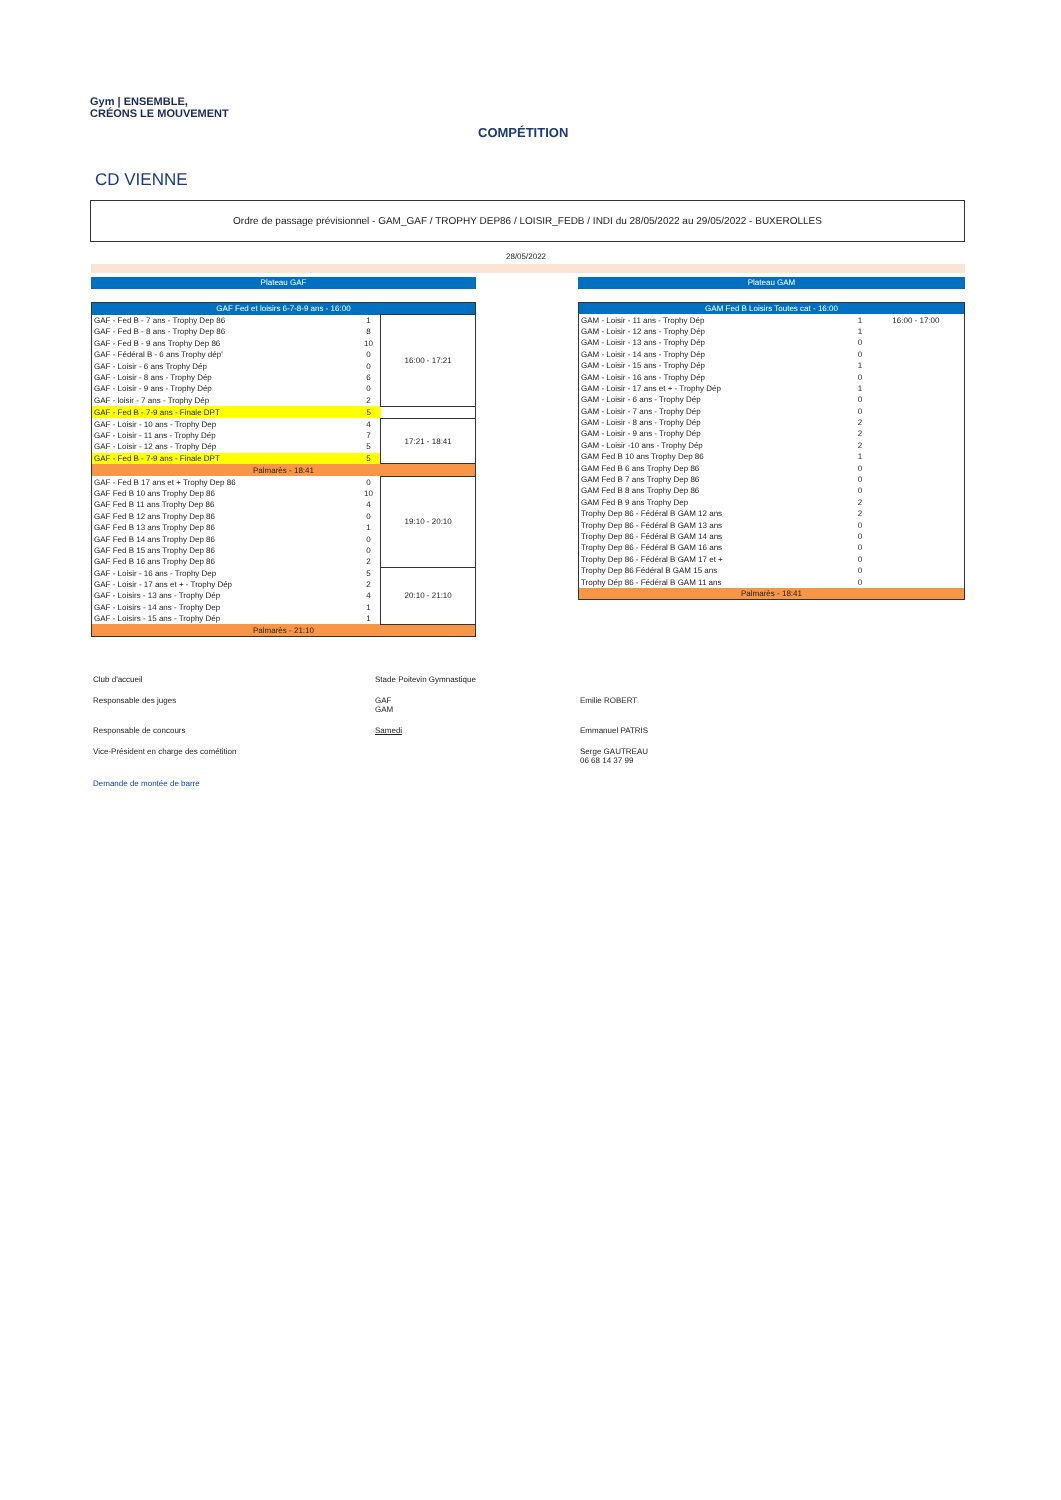Gym | ENSEMBLE,
CRÉONS LE MOUVEMENT
COMPÉTITION
CD VIENNE
Ordre de passage prévisionnel - GAM_GAF / TROPHY DEP86 / LOISIR_FEDB / INDI du 28/05/2022 au 29/05/2022 - BUXEROLLES
28/05/2022
Plateau GAF Plateau GAM
| GAF Fed et loisirs 6-7-8-9 ans - 16:00 | | |
| GAF - Fed B - 7 ans - Trophy Dep 86 | 1 | 16:00 - 17:21 |
| GAF - Fed B - 8 ans - Trophy Dep 86 | 8 | |
| GAF - Fed B - 9 ans Trophy Dep 86 | 10 | |
| GAF - Fédéral B - 6 ans Trophy dép' | 0 | |
| GAF - Loisir - 6 ans Trophy Dép | 0 | |
| GAF - Loisir - 8 ans - Trophy Dép | 6 | |
| GAF - Loisir - 9 ans - Trophy Dép | 0 | |
| GAF - loisir - 7 ans - Trophy Dép | 2 | |
| GAF - Fed B - 7-9 ans - Finale DPT | 5 | |
| GAF - Loisir - 10 ans - Trophy Dep | 4 | 17:21 - 18:41 |
| GAF - Loisir - 11 ans - Trophy Dép | 7 | |
| GAF - Loisir - 12 ans - Trophy Dép | 5 | |
| GAF - Fed B - 7-9 ans - Finale DPT | 5 | |
| Palmarès - 18:41 | | |
| GAF - Fed B 17 ans et + Trophy Dep 86 | 0 | 19:10 - 20:10 |
| GAF Fed B 10 ans Trophy Dep 86 | 10 | |
| GAF Fed B 11 ans Trophy Dep 86 | 4 | |
| GAF Fed B 12 ans Trophy Dep 86 | 0 | |
| GAF Fed B 13 ans Trophy Dep 86 | 1 | |
| GAF Fed B 14 ans Trophy Dep 86 | 0 | |
| GAF Fed B 15 ans Trophy Dep 86 | 0 | |
| GAF Fed B 16 ans Trophy Dep 86 | 2 | |
| GAF - Loisir - 16 ans - Trophy Dep | 5 | 20:10 - 21:10 |
| GAF - Loisir - 17 ans et + - Trophy Dép | 2 | |
| GAF - Loisirs - 13 ans - Trophy Dép | 4 | |
| GAF - Loisirs - 14 ans - Trophy Dep | 1 | |
| GAF - Loisirs - 15 ans - Trophy Dép | 1 | |
| Palmarès - 21:10 | | |
| GAM Fed B Loisirs Toutes cat - 16:00 | | |
| GAM - Loisir - 11 ans - Trophy Dép | 1 | 16:00 - 17:00 |
| GAM - Loisir - 12 ans - Trophy Dép | 1 | |
| GAM - Loisir - 13 ans - Trophy Dép | 0 | |
| GAM - Loisir - 14 ans - Trophy Dép | 0 | |
| GAM - Loisir - 15 ans - Trophy Dép | 1 | |
| GAM - Loisir - 16 ans - Trophy Dép | 0 | |
| GAM - Loisir - 17 ans et + - Trophy Dép | 1 | |
| GAM - Loisir - 6 ans - Trophy Dép | 0 | |
| GAM - Loisir - 7 ans - Trophy Dép | 0 | |
| GAM - Loisir - 8 ans - Trophy Dép | 2 | |
| GAM - Loisir - 9 ans - Trophy Dép | 2 | |
| GAM - Loisir -10 ans - Trophy Dép | 2 | |
| GAM Fed B 10 ans Trophy Dep 86 | 1 | |
| GAM Fed B 6 ans Trophy Dep 86 | 0 | |
| GAM Fed B 7 ans Trophy Dep 86 | 0 | |
| GAM Fed B 8 ans Trophy Dep 86 | 0 | |
| GAM Fed B 9 ans Trophy Dep | 2 | |
| Trophy Dep 86 - Fédéral B GAM 12 ans | 2 | |
| Trophy Dep 86 - Fédéral B GAM 13 ans | 0 | |
| Trophy Dep 86 - Fédéral B GAM 14 ans | 0 | |
| Trophy Dep 86 - Fédéral B GAM 16 ans | 0 | |
| Trophy Dep 86 - Fédéral B GAM 17 et + | 0 | |
| Trophy Dep 86 Fédéral B GAM 15 ans | 0 | |
| Trophy Dép 86 - Fédéral B GAM 11 ans | 0 | |
| Palmarès - 18:41 | | |
Club d'accueil Stade Poitevin Gymnastique
Responsable des juges GAF
GAM
Emilie ROBERT
Responsable de concours Samedi Emmanuel PATRIS
Vice-Président en charge des cométition Serge GAUTREAU
06 68 14 37 99
Demande de montée de barre